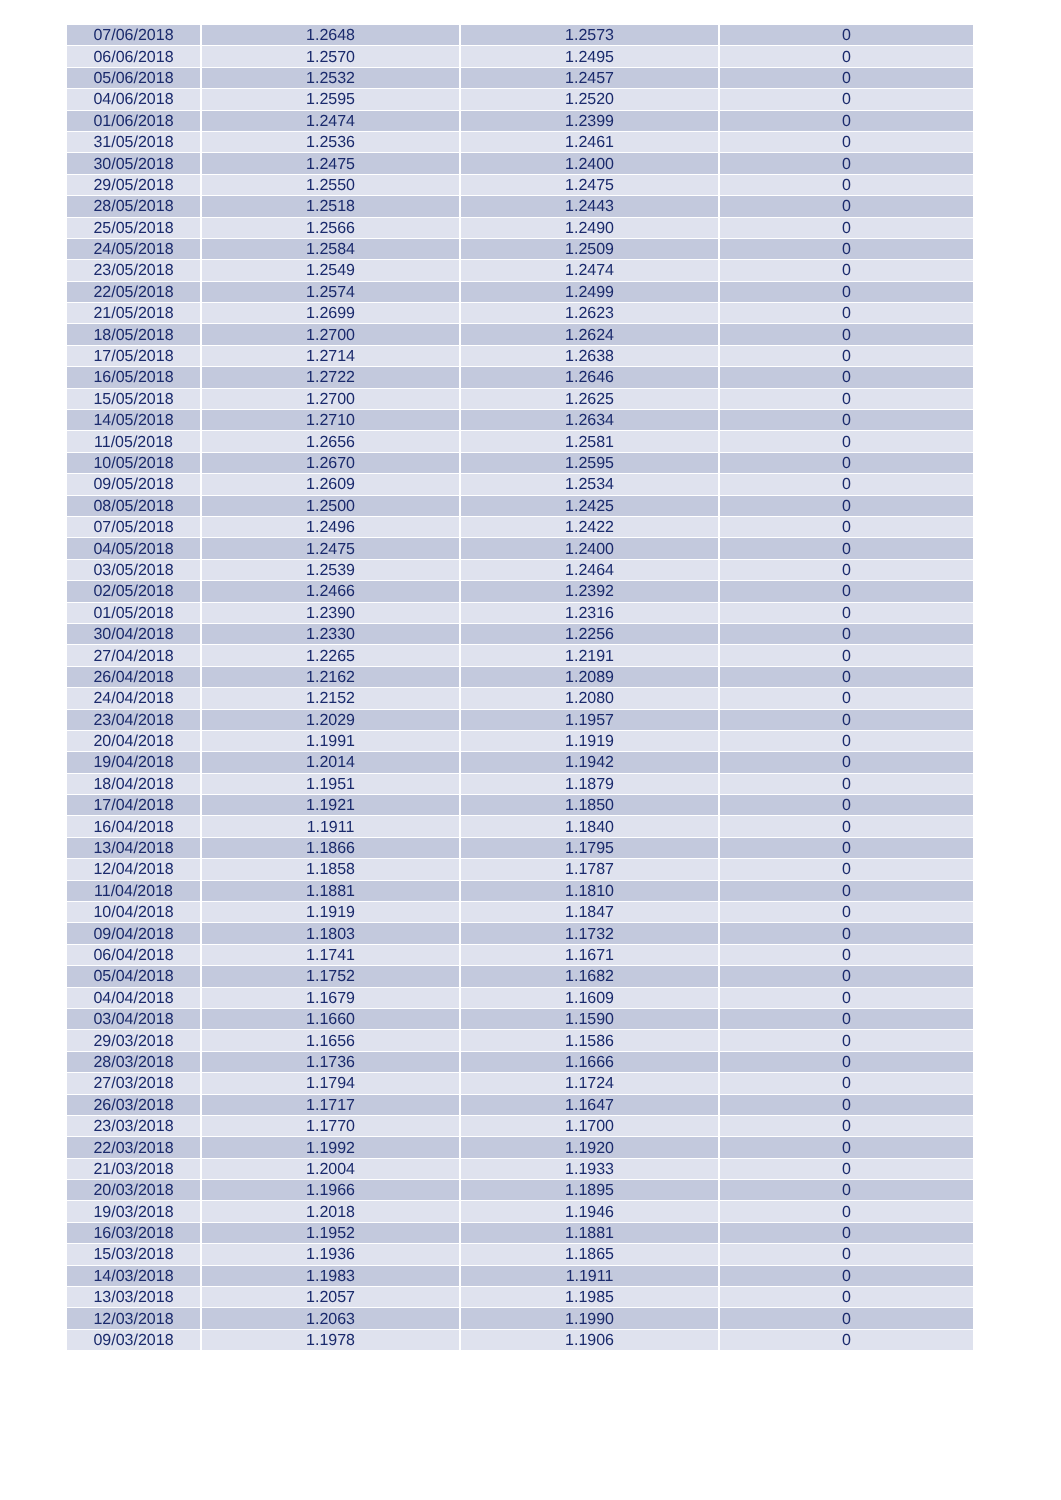| 07/06/2018 | 1.2648 | 1.2573 | 0 |
| 06/06/2018 | 1.2570 | 1.2495 | 0 |
| 05/06/2018 | 1.2532 | 1.2457 | 0 |
| 04/06/2018 | 1.2595 | 1.2520 | 0 |
| 01/06/2018 | 1.2474 | 1.2399 | 0 |
| 31/05/2018 | 1.2536 | 1.2461 | 0 |
| 30/05/2018 | 1.2475 | 1.2400 | 0 |
| 29/05/2018 | 1.2550 | 1.2475 | 0 |
| 28/05/2018 | 1.2518 | 1.2443 | 0 |
| 25/05/2018 | 1.2566 | 1.2490 | 0 |
| 24/05/2018 | 1.2584 | 1.2509 | 0 |
| 23/05/2018 | 1.2549 | 1.2474 | 0 |
| 22/05/2018 | 1.2574 | 1.2499 | 0 |
| 21/05/2018 | 1.2699 | 1.2623 | 0 |
| 18/05/2018 | 1.2700 | 1.2624 | 0 |
| 17/05/2018 | 1.2714 | 1.2638 | 0 |
| 16/05/2018 | 1.2722 | 1.2646 | 0 |
| 15/05/2018 | 1.2700 | 1.2625 | 0 |
| 14/05/2018 | 1.2710 | 1.2634 | 0 |
| 11/05/2018 | 1.2656 | 1.2581 | 0 |
| 10/05/2018 | 1.2670 | 1.2595 | 0 |
| 09/05/2018 | 1.2609 | 1.2534 | 0 |
| 08/05/2018 | 1.2500 | 1.2425 | 0 |
| 07/05/2018 | 1.2496 | 1.2422 | 0 |
| 04/05/2018 | 1.2475 | 1.2400 | 0 |
| 03/05/2018 | 1.2539 | 1.2464 | 0 |
| 02/05/2018 | 1.2466 | 1.2392 | 0 |
| 01/05/2018 | 1.2390 | 1.2316 | 0 |
| 30/04/2018 | 1.2330 | 1.2256 | 0 |
| 27/04/2018 | 1.2265 | 1.2191 | 0 |
| 26/04/2018 | 1.2162 | 1.2089 | 0 |
| 24/04/2018 | 1.2152 | 1.2080 | 0 |
| 23/04/2018 | 1.2029 | 1.1957 | 0 |
| 20/04/2018 | 1.1991 | 1.1919 | 0 |
| 19/04/2018 | 1.2014 | 1.1942 | 0 |
| 18/04/2018 | 1.1951 | 1.1879 | 0 |
| 17/04/2018 | 1.1921 | 1.1850 | 0 |
| 16/04/2018 | 1.1911 | 1.1840 | 0 |
| 13/04/2018 | 1.1866 | 1.1795 | 0 |
| 12/04/2018 | 1.1858 | 1.1787 | 0 |
| 11/04/2018 | 1.1881 | 1.1810 | 0 |
| 10/04/2018 | 1.1919 | 1.1847 | 0 |
| 09/04/2018 | 1.1803 | 1.1732 | 0 |
| 06/04/2018 | 1.1741 | 1.1671 | 0 |
| 05/04/2018 | 1.1752 | 1.1682 | 0 |
| 04/04/2018 | 1.1679 | 1.1609 | 0 |
| 03/04/2018 | 1.1660 | 1.1590 | 0 |
| 29/03/2018 | 1.1656 | 1.1586 | 0 |
| 28/03/2018 | 1.1736 | 1.1666 | 0 |
| 27/03/2018 | 1.1794 | 1.1724 | 0 |
| 26/03/2018 | 1.1717 | 1.1647 | 0 |
| 23/03/2018 | 1.1770 | 1.1700 | 0 |
| 22/03/2018 | 1.1992 | 1.1920 | 0 |
| 21/03/2018 | 1.2004 | 1.1933 | 0 |
| 20/03/2018 | 1.1966 | 1.1895 | 0 |
| 19/03/2018 | 1.2018 | 1.1946 | 0 |
| 16/03/2018 | 1.1952 | 1.1881 | 0 |
| 15/03/2018 | 1.1936 | 1.1865 | 0 |
| 14/03/2018 | 1.1983 | 1.1911 | 0 |
| 13/03/2018 | 1.2057 | 1.1985 | 0 |
| 12/03/2018 | 1.2063 | 1.1990 | 0 |
| 09/03/2018 | 1.1978 | 1.1906 | 0 |